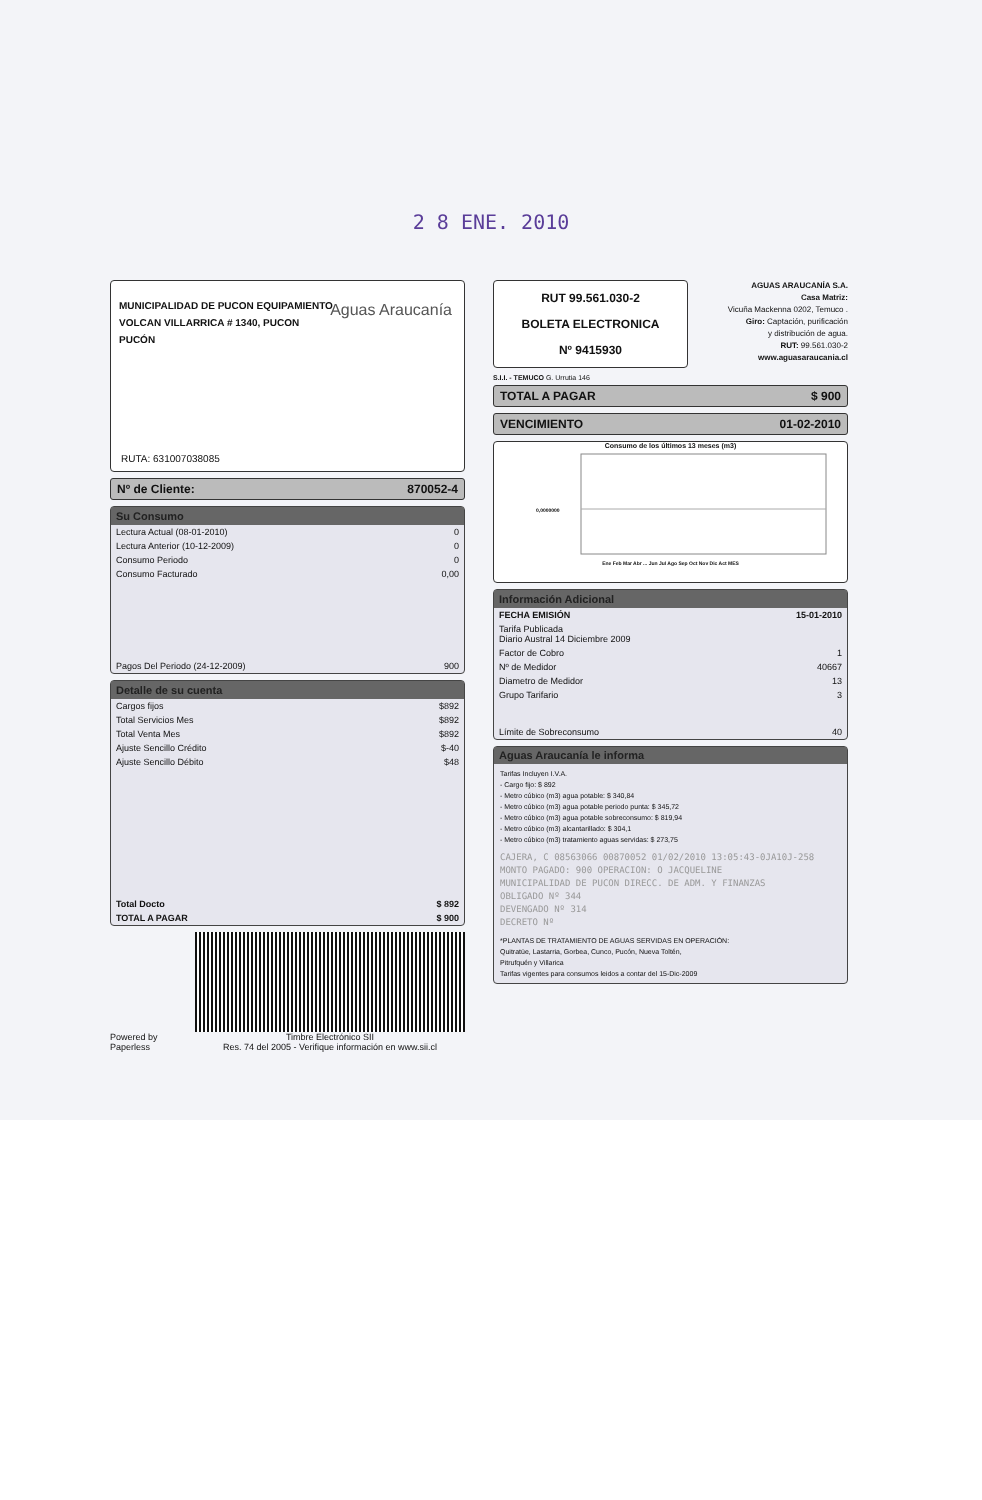2 8 ENE. 2010
MUNICIPALIDAD DE PUCON EQUIPAMIENTO
VOLCAN VILLARRICA # 1340, PUCON
PUCÓN
Aguas Araucanía
RUTA: 631007038085
Nº de Cliente: 870052-4
Su Consumo
| Lectura Actual (08-01-2010) | 0 |
| Lectura Anterior (10-12-2009) | 0 |
| Consumo Periodo | 0 |
| Consumo Facturado | 0,00 |
| Pagos Del Periodo (24-12-2009) | 900 |
Detalle de su cuenta
| Cargos fijos | $892 |
| Total Servicios Mes | $892 |
| Total Venta Mes | $892 |
| Ajuste Sencillo Crédito | $-40 |
| Ajuste Sencillo Débito | $48 |
| Total Docto | $ 892 |
| TOTAL A PAGAR | $ 900 |
Powered by Paperless
Timbre Electrónico SII
Res. 74 del 2005 - Verifique información en www.sii.cl
RUT 99.561.030-2
BOLETA ELECTRONICA
Nº 9415930
AGUAS ARAUCANÍA S.A.
Casa Matriz:
Vicuña Mackenna 0202, Temuco .
Giro: Captación, purificación
y distribución de agua.
RUT: 99.561.030-2
www.aguasaraucania.cl
S.I.I. - TEMUCO G. Urrutia 146
TOTAL A PAGAR $ 900
VENCIMIENTO 01-02-2010
Consumo de los últimos 13 meses (m3)
0,0000000
Ene Feb Mar Abr ... Jun Jul Ago Sep Oct Nov Dic Act MES
Información Adicional
| FECHA EMISIÓN | 15-01-2010 |
| Tarifa Publicada Diario Austral 14 Diciembre 2009 | |
| Factor de Cobro | 1 |
| Nº de Medidor | 40667 |
| Diametro de Medidor | 13 |
| Grupo Tarifario | 3 |
| Límite de Sobreconsumo | 40 |
Aguas Araucanía le informa
Tarifas Incluyen I.V.A.
- Cargo fijo: $ 892
- Metro cúbico (m3) agua potable: $ 340,84
- Metro cúbico (m3) agua potable periodo punta: $ 345,72
- Metro cúbico (m3) agua potable sobreconsumo: $ 819,94
- Metro cúbico (m3) alcantarillado: $ 304,1
- Metro cúbico (m3) tratamiento aguas servidas: $ 273,75
CAJERA, C 08563066 00870052 01/02/2010 13:05:43-0JA10J-258 MONTO PAGADO: 900 OPERACION: O JACQUELINE
MUNICIPALIDAD DE PUCON DIRECC. DE ADM. Y FINANZAS
OBLIGADO Nº 344
DEVENGADO Nº 314
DECRETO Nº
*PLANTAS DE TRATAMIENTO DE AGUAS SERVIDAS EN OPERACIÓN:
Quitratüe, Lastarria, Gorbea, Cunco, Pucón, Nueva Toltén,
Pitrufquén y Villarica
Tarifas vigentes para consumos leidos a contar del 15-Dic-2009